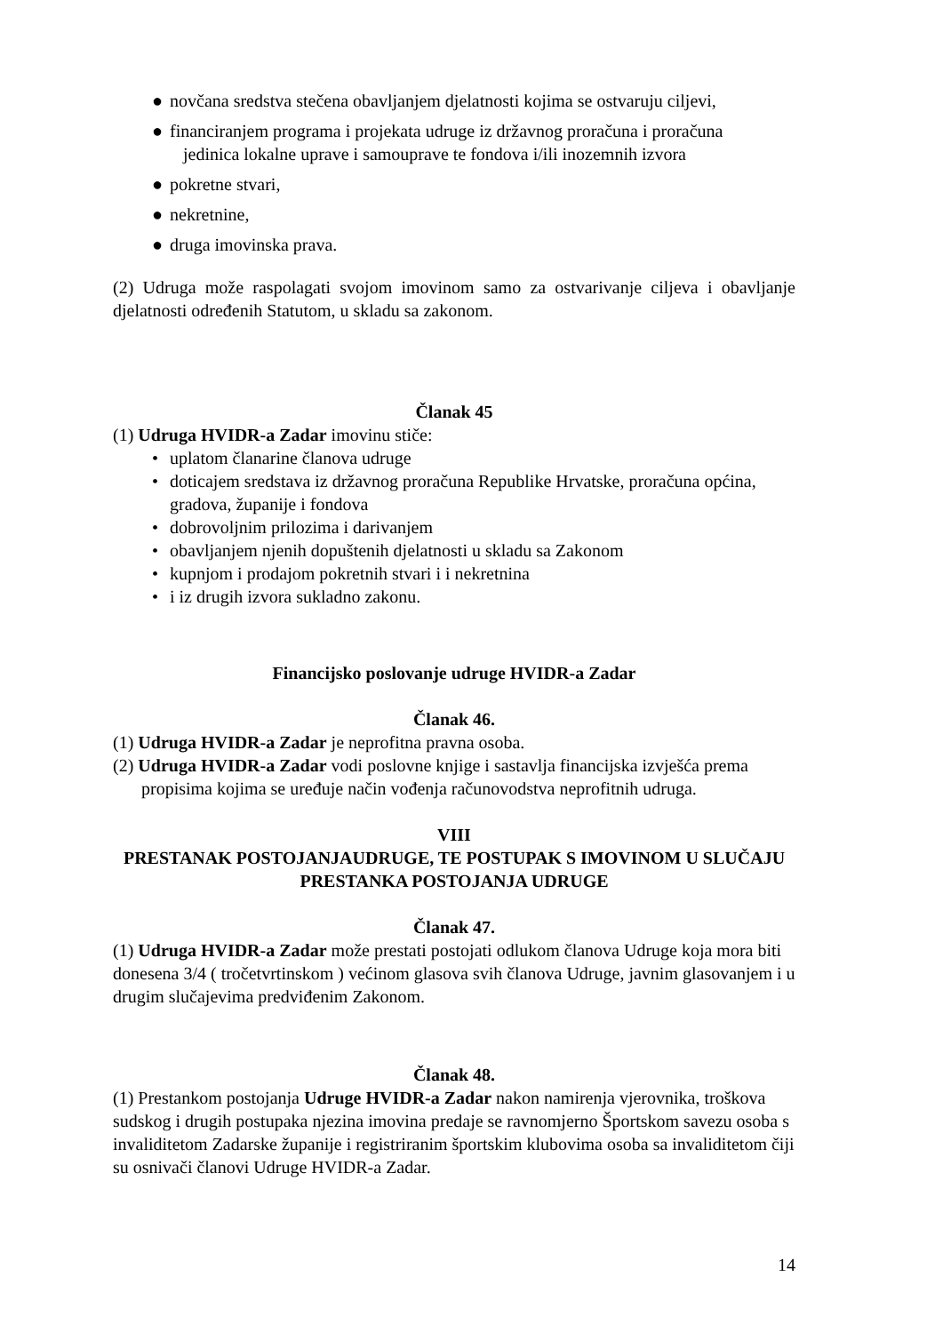● novčana sredstva stečena obavljanjem djelatnosti kojima se ostvaruju ciljevi,
● financiranjem programa i projekata udruge iz državnog proračuna i proračuna
jedinica lokalne uprave i samouprave te fondova i/ili inozemnih izvora
● pokretne stvari,
● nekretnine,
● druga imovinska prava.
(2) Udruga može raspolagati svojom imovinom samo za ostvarivanje ciljeva i obavljanje djelatnosti određenih Statutom, u skladu sa zakonom.
Članak 45
(1) Udruga HVIDR-a Zadar imovinu stiče:
• uplatom članarine članova udruge
• doticajem sredstava iz državnog proračuna Republike Hrvatske, proračuna općina, gradova, županije i fondova
• dobrovoljnim prilozima i darivanjem
• obavljanjem njenih dopuštenih djelatnosti u skladu sa Zakonom
• kupnjom i prodajom pokretnih stvari i i nekretnina
• i iz drugih izvora sukladno zakonu.
Financijsko poslovanje udruge HVIDR-a Zadar
Članak 46.
(1) Udruga HVIDR-a Zadar je neprofitna pravna osoba.
(2) Udruga HVIDR-a Zadar vodi poslovne knjige i sastavlja financijska izvješća prema propisima kojima se uređuje način vođenja računovodstva neprofitnih udruga.
VIII
PRESTANAK POSTOJANJAUDRUGE, TE POSTUPAK S IMOVINOM U SLUČAJU PRESTANKA POSTOJANJA UDRUGE
Članak 47.
(1) Udruga HVIDR-a Zadar može prestati postojati odlukom članova Udruge koja mora biti donesena 3/4 ( tročetvrtinskom ) većinom glasova svih članova Udruge, javnim glasovanjem i u drugim slučajevima predviđenim Zakonom.
Članak 48.
(1) Prestankom postojanja Udruge HVIDR-a Zadar nakon namirenja vjerovnika, troškova sudskog i drugih postupaka njezina imovina predaje se ravnomjerno Športskom savezu osoba s invaliditetom Zadarske županije i registriranim športskim klubovima osoba sa invaliditetom čiji su osnivači članovi Udruge HVIDR-a Zadar.
14